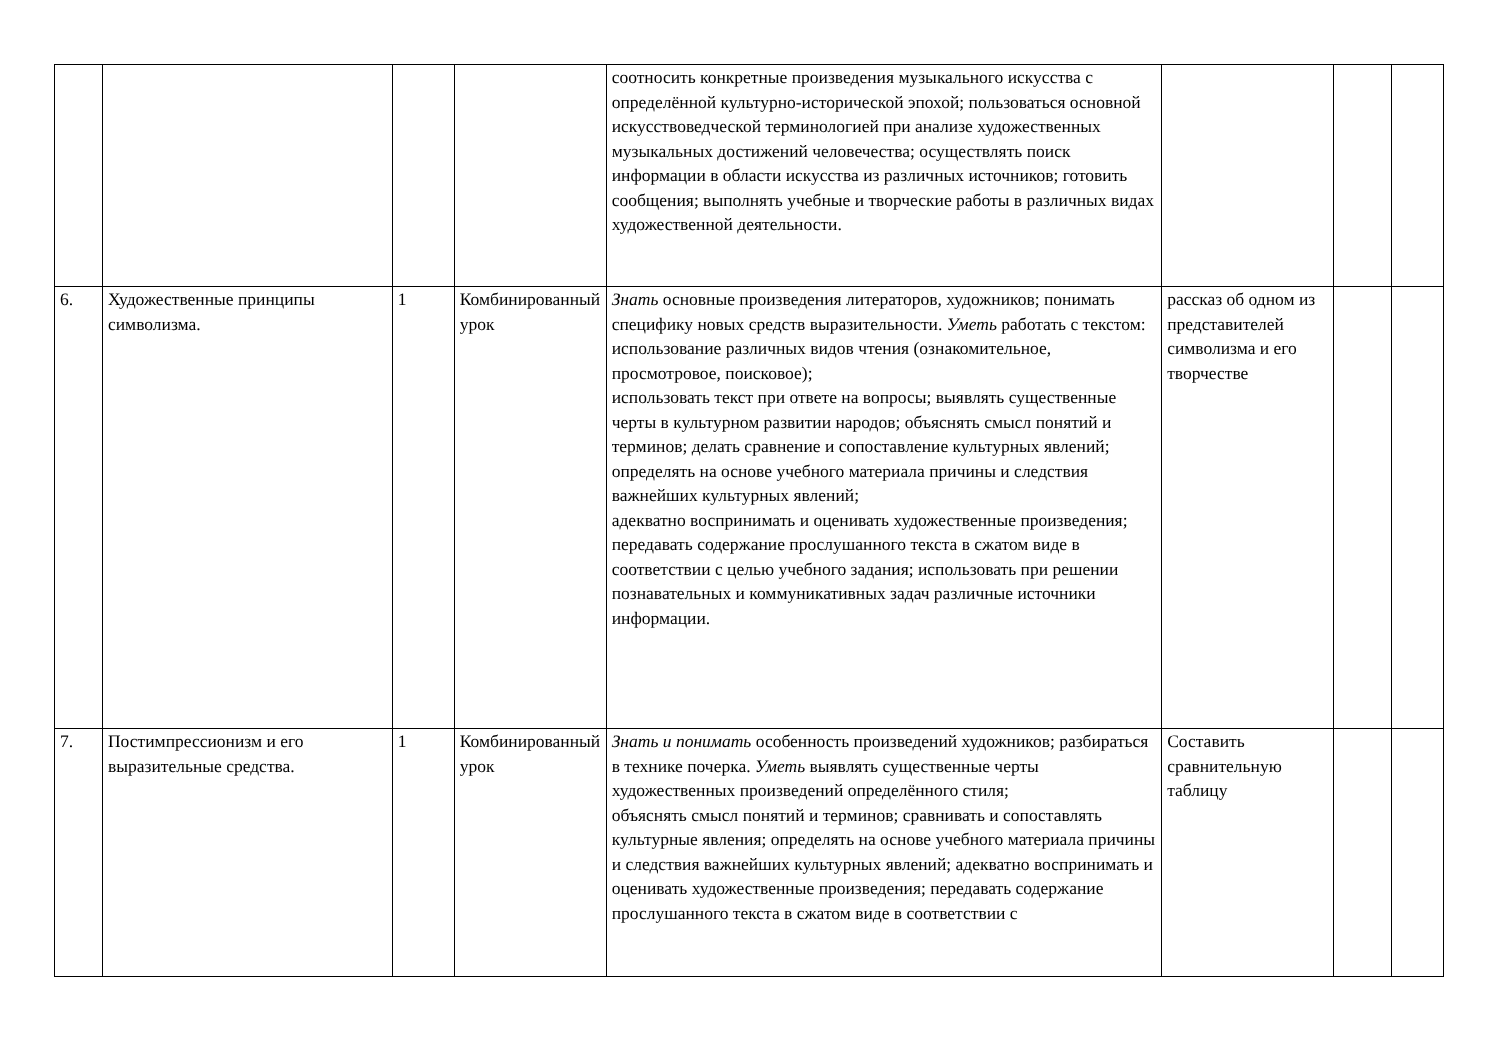| | | | | соотносить конкретные произведения музыкального искусства с определённой культурно-исторической эпохой; пользоваться основной искусствоведческой терминологией при анализе художественных музыкальных достижений человечества; осуществлять поиск информации в области искусства из различных источников; готовить сообщения; выполнять учебные и творческие работы в различных видах художественной деятельности. | | | |
| 6. | Художественные принципы символизма. | 1 | Комбинированный урок | Знать основные произведения литераторов, художников; понимать специфику новых средств выразительности. Уметь работать с текстом: использование различных видов чтения (ознакомительное, просмотровое, поисковое); использовать текст при ответе на вопросы; выявлять существенные черты в культурном развитии народов; объяснять смысл понятий и терминов; делать сравнение и сопоставление культурных явлений; определять на основе учебного материала причины и следствия важнейших культурных явлений; адекватно воспринимать и оценивать художественные произведения; передавать содержание прослушанного текста в сжатом виде в соответствии с целью учебного задания; использовать при решении познавательных и коммуникативных задач различные источники информации. | рассказ об одном из представителей символизма и его творчестве | | |
| 7. | Постимпрессионизм и его выразительные средства. | 1 | Комбинированный урок | Знать и понимать особенность произведений художников; разбираться в технике почерка. Уметь выявлять существенные черты художественных произведений определённого стиля; объяснять смысл понятий и терминов; сравнивать и сопоставлять культурные явления; определять на основе учебного материала причины и следствия важнейших культурных явлений; адекватно воспринимать и оценивать художественные произведения; передавать содержание прослушанного текста в сжатом виде в соответствии с | Составить сравнительную таблицу | | |